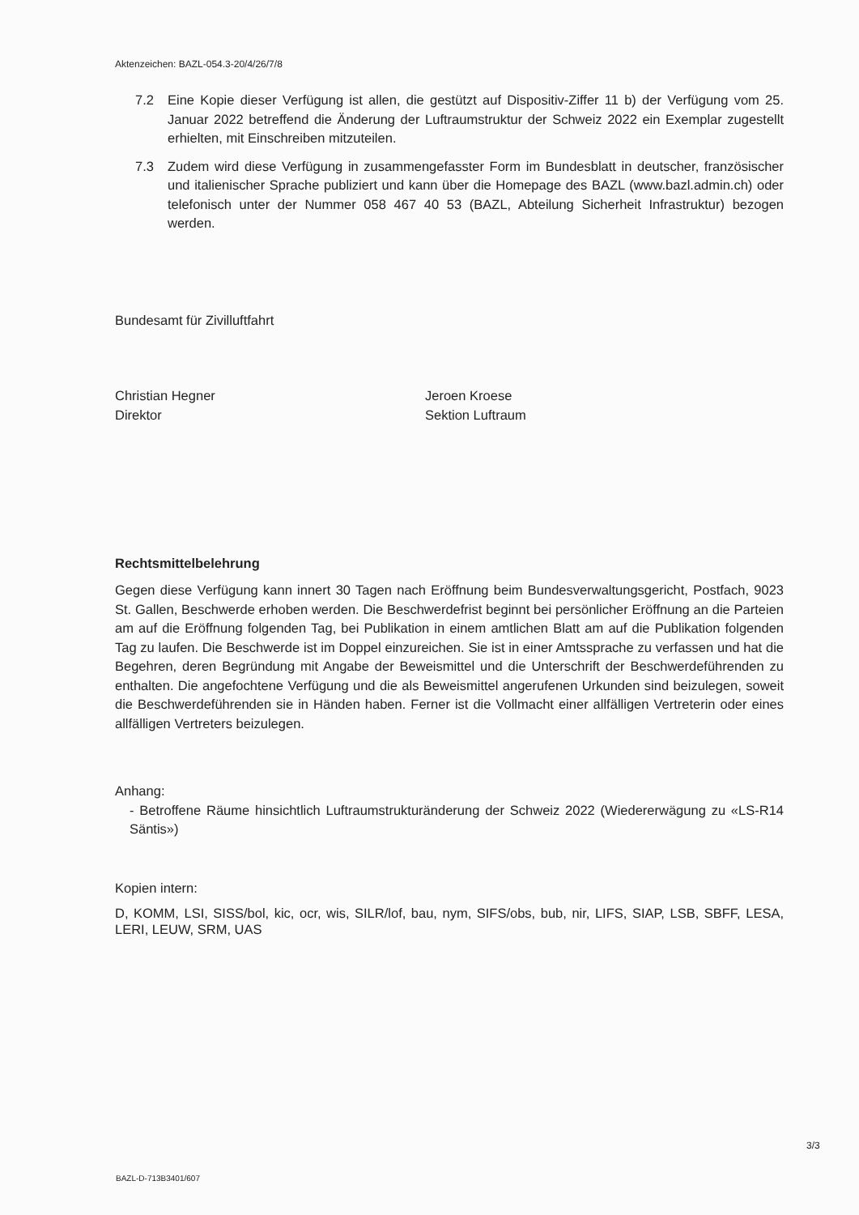Aktenzeichen: BAZL-054.3-20/4/26/7/8
7.2 Eine Kopie dieser Verfügung ist allen, die gestützt auf Dispositiv-Ziffer 11 b) der Verfügung vom 25. Januar 2022 betreffend die Änderung der Luftraumstruktur der Schweiz 2022 ein Exemplar zugestellt erhielten, mit Einschreiben mitzuteilen.
7.3 Zudem wird diese Verfügung in zusammengefasster Form im Bundesblatt in deutscher, französischer und italienischer Sprache publiziert und kann über die Homepage des BAZL (www.bazl.admin.ch) oder telefonisch unter der Nummer 058 467 40 53 (BAZL, Abteilung Sicherheit Infrastruktur) bezogen werden.
Bundesamt für Zivilluftfahrt
Christian Hegner
Direktor
Jeroen Kroese
Sektion Luftraum
Rechtsmittelbelehrung
Gegen diese Verfügung kann innert 30 Tagen nach Eröffnung beim Bundesverwaltungsgericht, Postfach, 9023 St. Gallen, Beschwerde erhoben werden. Die Beschwerdefrist beginnt bei persönlicher Eröffnung an die Parteien am auf die Eröffnung folgenden Tag, bei Publikation in einem amtlichen Blatt am auf die Publikation folgenden Tag zu laufen. Die Beschwerde ist im Doppel einzureichen. Sie ist in einer Amtssprache zu verfassen und hat die Begehren, deren Begründung mit Angabe der Beweismittel und die Unterschrift der Beschwerdeführenden zu enthalten. Die angefochtene Verfügung und die als Beweismittel angerufenen Urkunden sind beizulegen, soweit die Beschwerdeführenden sie in Händen haben. Ferner ist die Vollmacht einer allfälligen Vertreterin oder eines allfälligen Vertreters beizulegen.
Anhang:
- Betroffene Räume hinsichtlich Luftraumstrukturänderung der Schweiz 2022 (Wiedererwägung zu «LS-R14 Säntis»)
Kopien intern:
D, KOMM, LSI, SISS/bol, kic, ocr, wis, SILR/lof, bau, nym, SIFS/obs, bub, nir, LIFS, SIAP, LSB, SBFF, LESA, LERI, LEUW, SRM, UAS
3/3
BAZL-D-713B3401/607